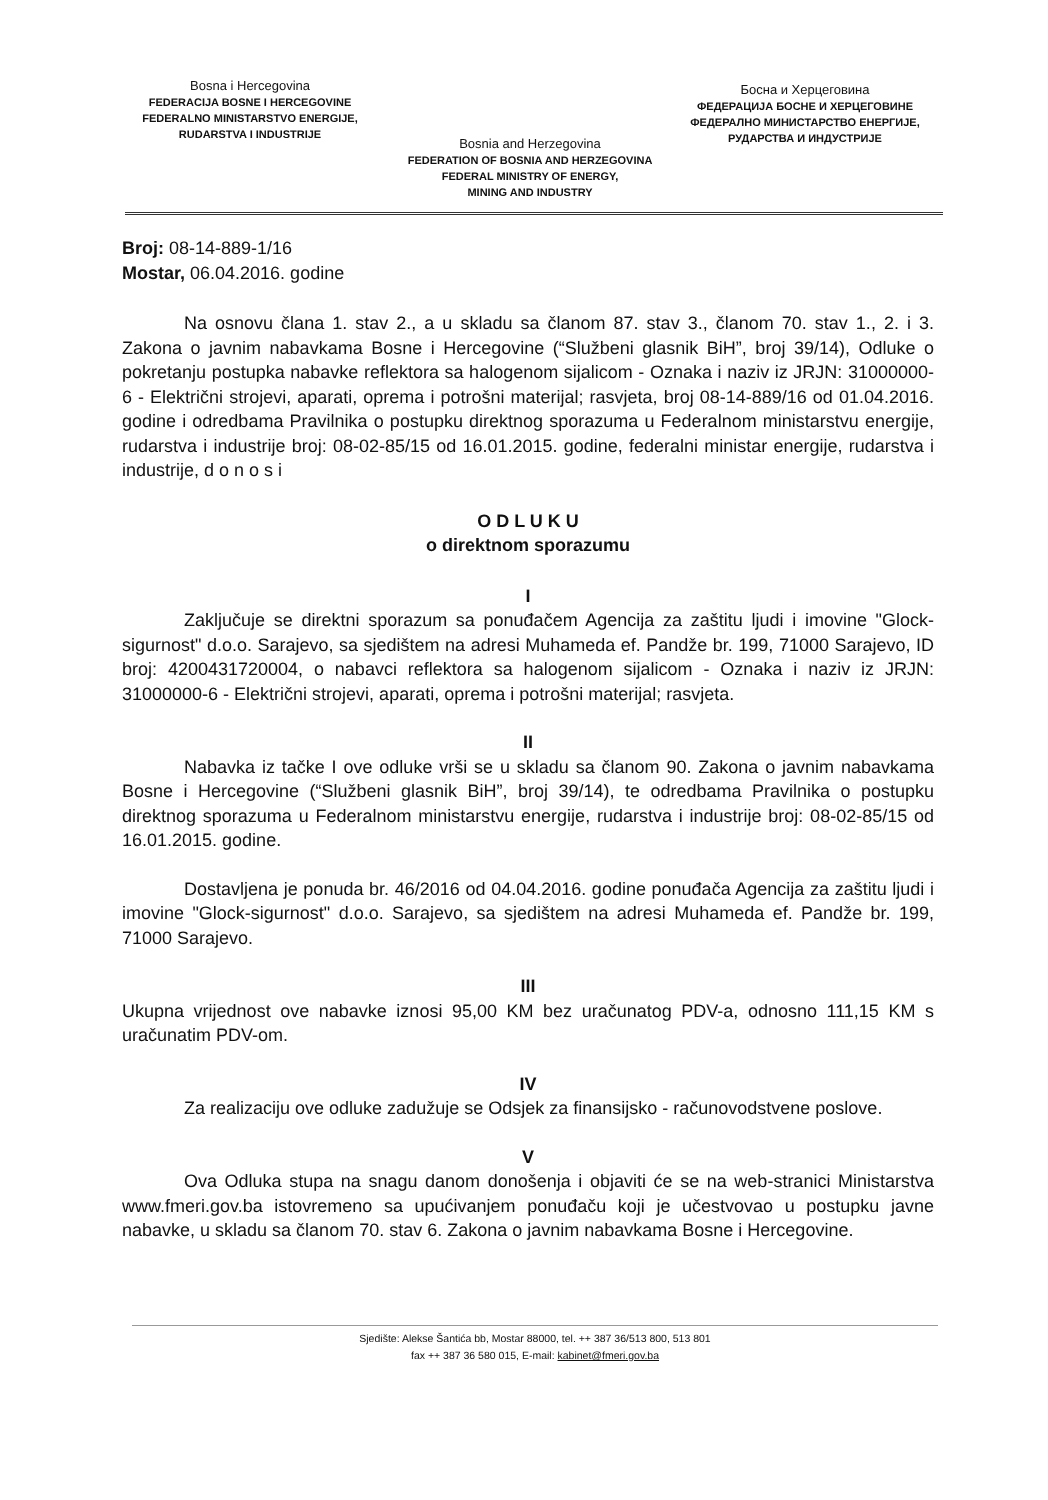Bosna i Hercegovina
FEDERACIJA BOSNE I HERCEGOVINE
FEDERALNO MINISTARSTVO ENERGIJE,
RUDARSTVA I INDUSTRIJE
Bosnia and Herzegovina
FEDERATION OF BOSNIA AND HERZEGOVINA
FEDERAL MINISTRY OF ENERGY,
MINING AND INDUSTRY
Босна и Херцеговина
ФЕДЕРАЦИЈА БОСНЕ И ХЕРЦЕГОВИНЕ
ФЕДЕРАЛНО МИНИСТАРСТВО ЕНЕРГИЈЕ,
РУДАРСТВА И ИНДУСТРИЈЕ
Broj: 08-14-889-1/16
Mostar, 06.04.2016. godine
Na osnovu člana 1. stav 2., a u skladu sa članom 87. stav 3., članom 70. stav 1., 2. i 3. Zakona o javnim nabavkama Bosne i Hercegovine (“Službeni glasnik BiH”, broj 39/14), Odluke o pokretanju postupka nabavke reflektora sa halogenom sijalicom - Oznaka i naziv iz JRJN: 31000000-6 - Električni strojevi, aparati, oprema i potrošni materijal; rasvjeta, broj 08-14-889/16 od 01.04.2016. godine i odredbama Pravilnika o postupku direktnog sporazuma u Federalnom ministarstvu energije, rudarstva i industrije broj: 08-02-85/15 od 16.01.2015. godine, federalni ministar energije, rudarstva i industrije, d o n o s i
O D L U K U
o direktnom sporazumu
I
Zaključuje se direktni sporazum sa ponuđačem Agencija za zaštitu ljudi i imovine "Glock-sigurnost" d.o.o. Sarajevo, sa sjedištem na adresi Muhameda ef. Pandže br. 199, 71000 Sarajevo, ID broj: 4200431720004, o nabavci reflektora sa halogenom sijalicom - Oznaka i naziv iz JRJN: 31000000-6 - Električni strojevi, aparati, oprema i potrošni materijal; rasvjeta.
II
Nabavka iz tačke I ove odluke vrši se u skladu sa članom 90. Zakona o javnim nabavkama Bosne i Hercegovine (“Službeni glasnik BiH”, broj 39/14), te odredbama Pravilnika o postupku direktnog sporazuma u Federalnom ministarstvu energije, rudarstva i industrije broj: 08-02-85/15 od 16.01.2015. godine.
Dostavljena je ponuda br. 46/2016 od 04.04.2016. godine ponuđača Agencija za zaštitu ljudi i imovine "Glock-sigurnost" d.o.o. Sarajevo, sa sjedištem na adresi Muhameda ef. Pandže br. 199, 71000 Sarajevo.
III
Ukupna vrijednost ove nabavke iznosi 95,00 KM bez uračunatog PDV-a, odnosno 111,15 KM s uračunatim PDV-om.
IV
Za realizaciju ove odluke zadužuje se Odsjek za finansijsko - računovodstvene poslove.
V
Ova Odluka stupa na snagu danom donošenja i objaviti će se na web-stranici Ministarstva www.fmeri.gov.ba istovremeno sa upućivanjem ponuđaču koji je učestvovao u postupku javne nabavke, u skladu sa članom 70. stav 6. Zakona o javnim nabavkama Bosne i Hercegovine.
Sjedište: Alekse Šantića bb, Mostar 88000, tel. ++ 387 36/513 800, 513 801
fax ++ 387 36 580 015, E-mail: kabinet@fmeri.gov.ba